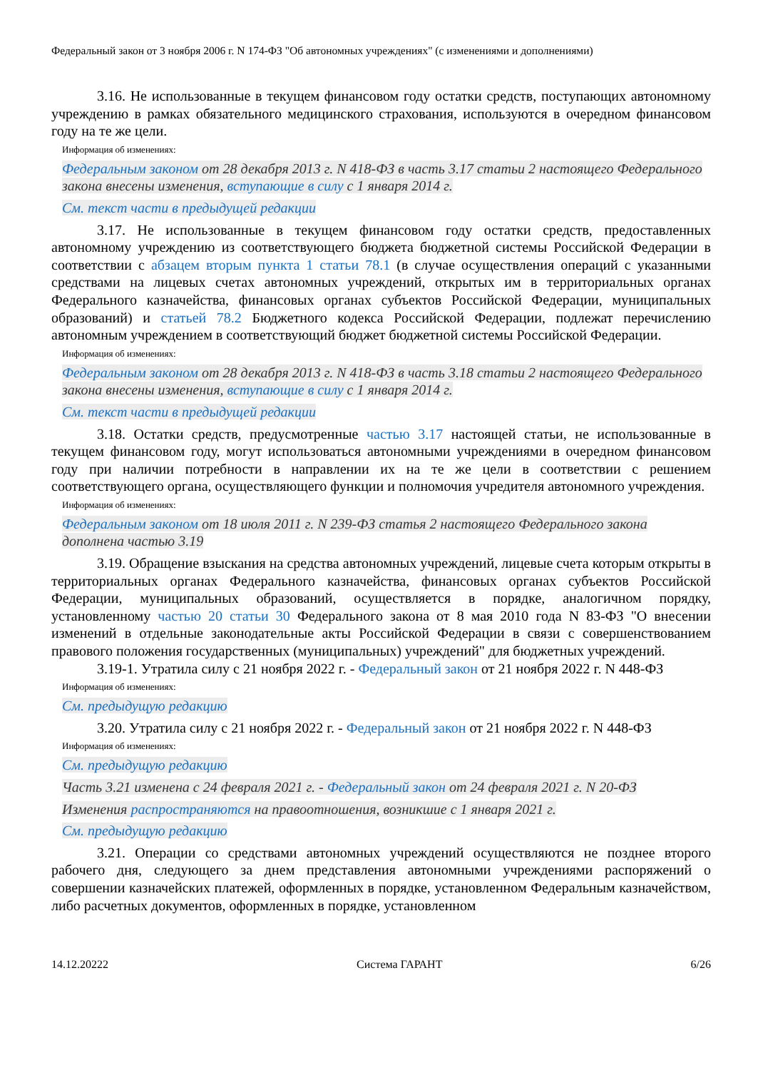Федеральный закон от 3 ноября 2006 г. N 174-ФЗ "Об автономных учреждениях" (с изменениями и дополнениями)
3.16. Не использованные в текущем финансовом году остатки средств, поступающих автономному учреждению в рамках обязательного медицинского страхования, используются в очередном финансовом году на те же цели.
Информация об изменениях:
Федеральным законом от 28 декабря 2013 г. N 418-ФЗ в часть 3.17 статьи 2 настоящего Федерального закона внесены изменения, вступающие в силу с 1 января 2014 г.
См. текст части в предыдущей редакции
3.17. Не использованные в текущем финансовом году остатки средств, предоставленных автономному учреждению из соответствующего бюджета бюджетной системы Российской Федерации в соответствии с абзацем вторым пункта 1 статьи 78.1 (в случае осуществления операций с указанными средствами на лицевых счетах автономных учреждений, открытых им в территориальных органах Федерального казначейства, финансовых органах субъектов Российской Федерации, муниципальных образований) и статьей 78.2 Бюджетного кодекса Российской Федерации, подлежат перечислению автономным учреждением в соответствующий бюджет бюджетной системы Российской Федерации.
Информация об изменениях:
Федеральным законом от 28 декабря 2013 г. N 418-ФЗ в часть 3.18 статьи 2 настоящего Федерального закона внесены изменения, вступающие в силу с 1 января 2014 г.
См. текст части в предыдущей редакции
3.18. Остатки средств, предусмотренные частью 3.17 настоящей статьи, не использованные в текущем финансовом году, могут использоваться автономными учреждениями в очередном финансовом году при наличии потребности в направлении их на те же цели в соответствии с решением соответствующего органа, осуществляющего функции и полномочия учредителя автономного учреждения.
Информация об изменениях:
Федеральным законом от 18 июля 2011 г. N 239-ФЗ статья 2 настоящего Федерального закона дополнена частью 3.19
3.19. Обращение взыскания на средства автономных учреждений, лицевые счета которым открыты в территориальных органах Федерального казначейства, финансовых органах субъектов Российской Федерации, муниципальных образований, осуществляется в порядке, аналогичном порядку, установленному частью 20 статьи 30 Федерального закона от 8 мая 2010 года N 83-ФЗ "О внесении изменений в отдельные законодательные акты Российской Федерации в связи с совершенствованием правового положения государственных (муниципальных) учреждений" для бюджетных учреждений.
3.19-1. Утратила силу с 21 ноября 2022 г. - Федеральный закон от 21 ноября 2022 г. N 448-ФЗ
Информация об изменениях:
См. предыдущую редакцию
3.20. Утратила силу с 21 ноября 2022 г. - Федеральный закон от 21 ноября 2022 г. N 448-ФЗ
Информация об изменениях:
См. предыдущую редакцию
Часть 3.21 изменена с 24 февраля 2021 г. - Федеральный закон от 24 февраля 2021 г. N 20-ФЗ
Изменения распространяются на правоотношения, возникшие с 1 января 2021 г.
См. предыдущую редакцию
3.21. Операции со средствами автономных учреждений осуществляются не позднее второго рабочего дня, следующего за днем представления автономными учреждениями распоряжений о совершении казначейских платежей, оформленных в порядке, установленном Федеральным казначейством, либо расчетных документов, оформленных в порядке, установленном
14.12.20222 Система ГАРАНТ 6/26